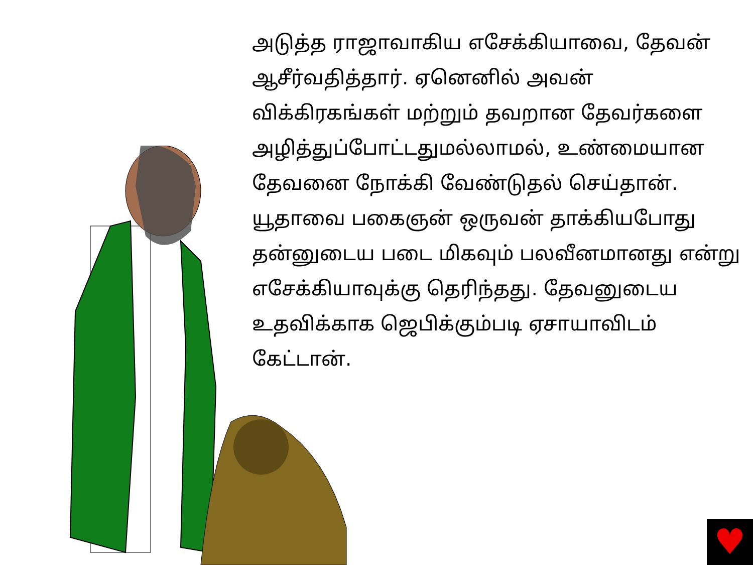அடுத்த ராஜாவாகிய எசேக்கியாவை, தேவன் ஆசீர்வதித்தார். ஏனெனில் அவன் விக்கிரகங்கள் மற்றும் தவறான தேவர்களை அழித்துப்போட்டதுமல்லாமல், உண்மையான தேவனை நோக்கி வேண்டுதல் செய்தான். யூதாவை பகைஞன் ஒருவன் தாக்கியபோது தன்னுடைய படை மிகவும் பலவீனமானது என்று எசேக்கியாவுக்கு தெரிந்தது. தேவனுடைய உதவிக்காக ஜெபிக்கும்படி ஏசாயாவிடம் கேட்டான்.
♥